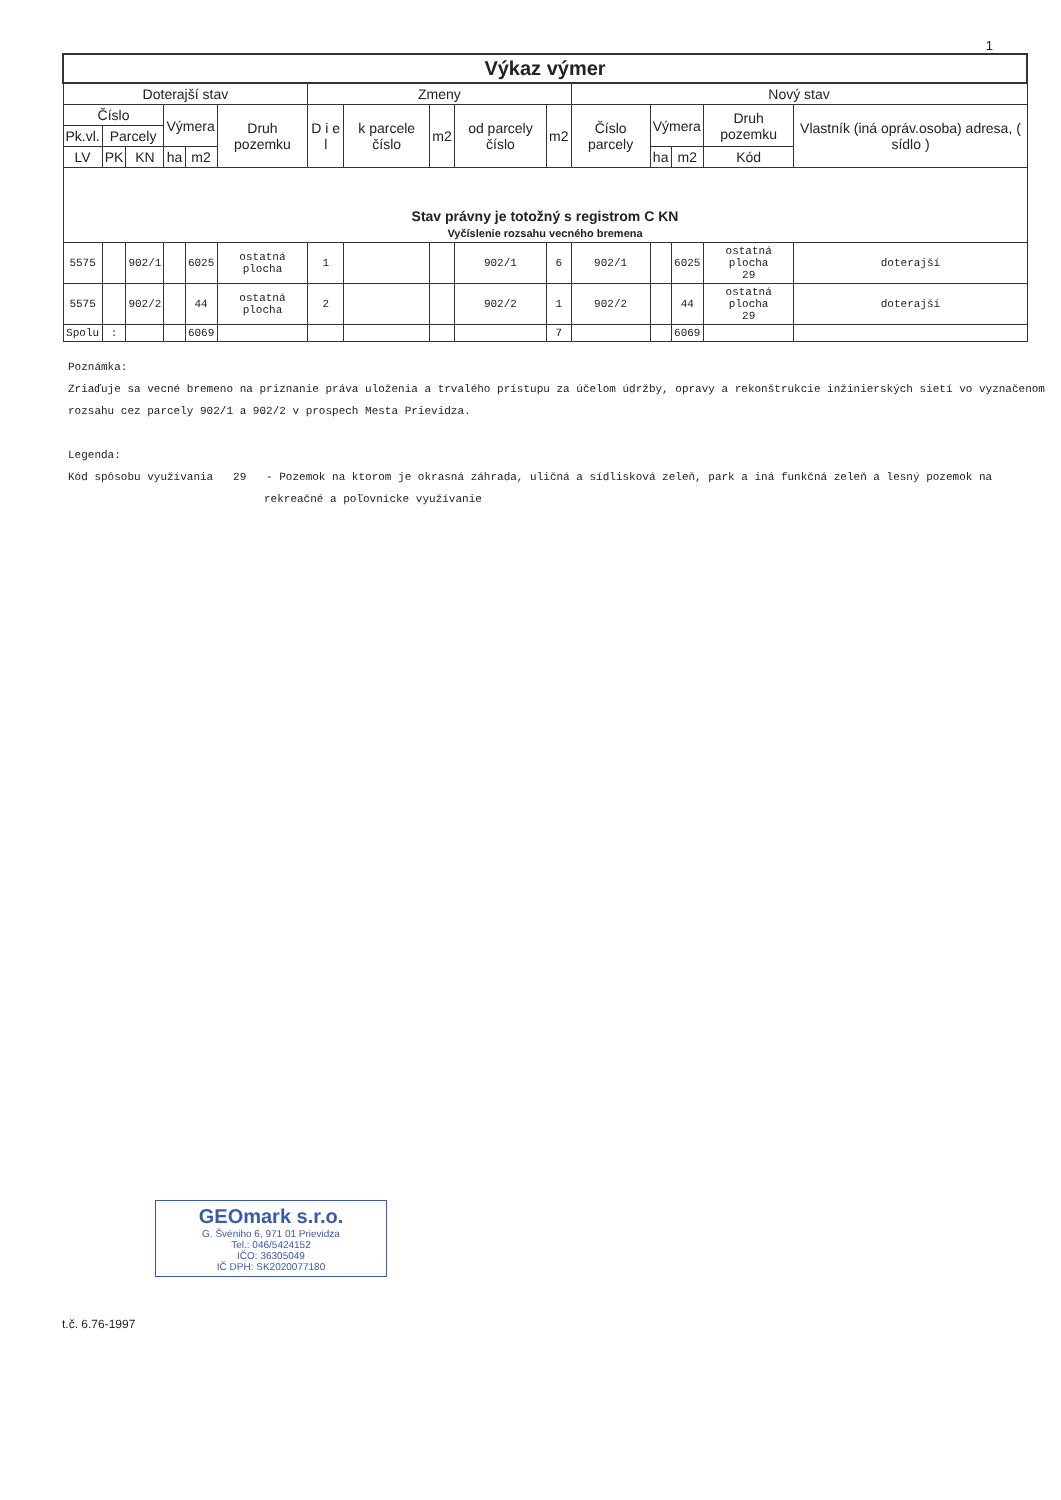1
| Výkaz výmer | | | | | | | | | | | | | | | |
| --- | --- | --- | --- | --- | --- | --- | --- | --- | --- | --- | --- | --- | --- | --- | --- |
| Doterajší stav | | | | | | Zmeny | | | | | Nový stav | | | | |
| Číslo | | | Výmera | | Druh pozemku | D i e l | k parcele číslo | m2 | od parcely číslo | m2 | Číslo parcely | Výmera | | Druh pozemku | Vlastník (iná opráv.osoba) adresa, ( sídlo ) |
| Pk.vl. | Parcely | | | | | | | | | | | | | | |
| LV | PK | KN | ha | m2 | | | | | | | | ha | m2 | Kód | |
| Stav právny je totožný s registrom C KN Vyčíslenie rozsahu vecného bremena | | | | | | | | | | | | | | | |
| 5575 | | 902/1 | | 6025 | ostatná plocha | 1 | | | 902/1 | 6 | 902/1 | | 6025 | ostatná plocha 29 | doterajší |
| 5575 | | 902/2 | | 44 | ostatná plocha | 2 | | | 902/2 | 1 | 902/2 | | 44 | ostatná plocha 29 | doterajší |
| Spolu | : | | | 6069 | | | | | | 7 | | | 6069 | | |
Poznámka:
Zriaďuje sa vecné bremeno na priznanie práva uloženia a trvalého prístupu za účelom údržby, opravy a rekonštrukcie inžinierských sietí vo vyznačenom rozsahu cez parcely 902/1 a 902/2 v prospech Mesta Prievidza.
Legenda:
Kód spôsobu využívania 29 - Pozemok na ktorom je okrasná záhrada, uličná a sídlisková zeleň, park a iná funkčná zeleň a lesný pozemok na
rekreačné a poľovnícke využívanie
GEOmark s.r.o.
G. Švéniho 6, 971 01 Prievidza
Tel.: 046/5424152
IČO: 36305049
IČ DPH: SK2020077180
t.č. 6.76-1997